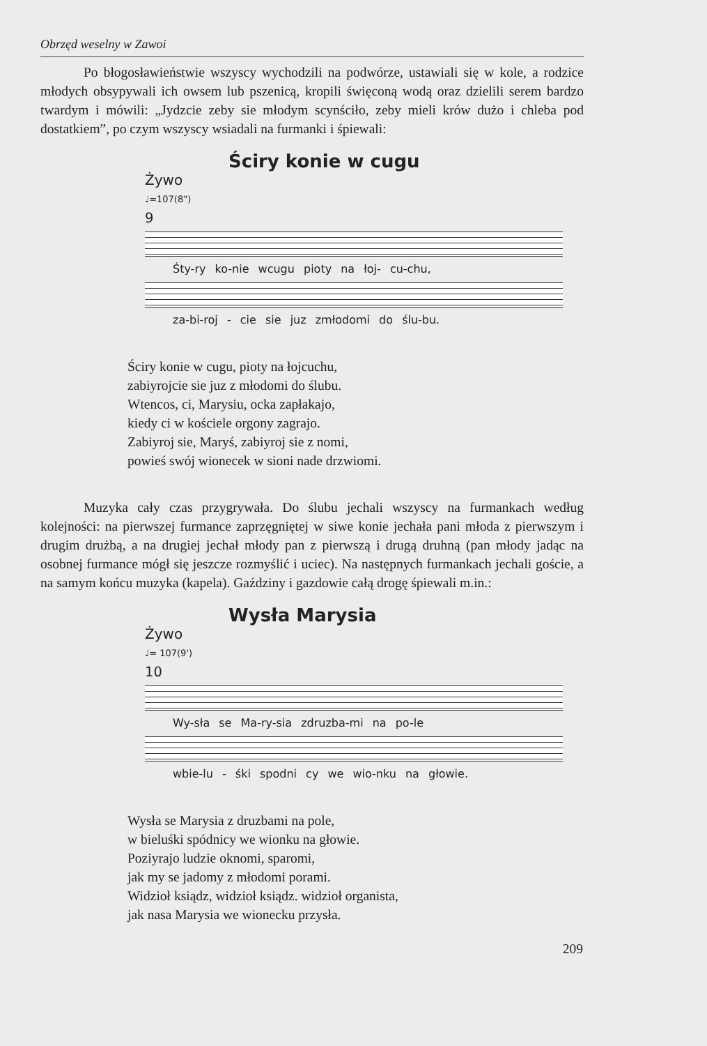Obrzęd weselny w Zawoi
Po błogosławieństwie wszyscy wychodzili na podwórze, ustawiali się w kole, a rodzice młodych obsypywali ich owsem lub pszenicą, kropili święconą wodą oraz dzielili serem bardzo twardym i mówili: „Jydzcie zeby sie młodym scynściło, zeby mieli krów dużo i chleba pod dostatkiem”, po czym wszyscy wsiadali na furmanki i śpiewali:
Ściry konie w cugu
Żywo
♩=107(8")
9
Śty-ry ko-nie wcugu pioty na łoj- cu-chu,
za-bi-roj - cie sie juz zmłodomi do ślu-bu.
Ściry konie w cugu, pioty na łojcuchu,
zabiyrojcie sie juz z młodomi do ślubu.
Wtencos, ci, Marysiu, ocka zapłakajo,
kiedy ci w kościele orgony zagrajo.
Zabiyroj sie, Maryś, zabiyroj sie z nomi,
powieś swój wionecek w sioni nade drzwiomi.
Muzyka cały czas przygrywała. Do ślubu jechali wszyscy na furmankach według kolejności: na pierwszej furmance zaprzęgniętej w siwe konie jechała pani młoda z pierwszym i drugim drużbą, a na drugiej jechał młody pan z pierwszą i drugą druhną (pan młody jadąc na osobnej furmance mógł się jeszcze rozmyślić i uciec). Na następnych furmankach jechali goście, a na samym końcu muzyka (kapela). Gaździny i gazdowie całą drogę śpiewali m.in.:
Wysła Marysia
Żywo
♩= 107(9')
10
Wy-sła se Ma-ry-sia zdruzba-mi na po-le
wbie-lu - śki spodni cy we wio-nku na głowie.
Wysła se Marysia z druzbami na pole,
w bieluśki spódnicy we wionku na głowie.
Poziyrajo ludzie oknomi, sparomi,
jak my se jadomy z młodomi porami.
Widzioł ksiądz, widzioł ksiądz. widzioł organista,
jak nasa Marysia we wionecku przysła.
209